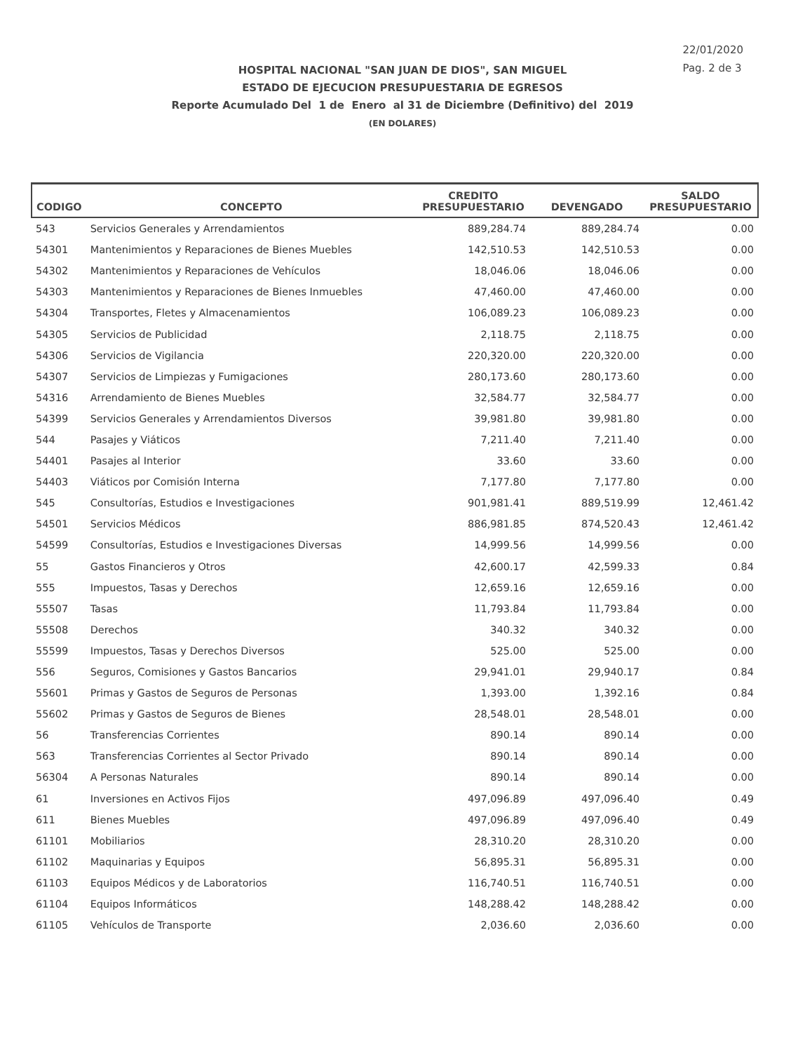22/01/2020
Pag. 2 de 3
HOSPITAL NACIONAL "SAN JUAN DE DIOS", SAN MIGUEL
ESTADO DE EJECUCION PRESUPUESTARIA DE EGRESOS
Reporte Acumulado Del 1 de Enero al 31 de Diciembre (Definitivo) del 2019
(EN DOLARES)
| CODIGO | CONCEPTO | CREDITO PRESUPUESTARIO | DEVENGADO | SALDO PRESUPUESTARIO |
| --- | --- | --- | --- | --- |
| 543 | Servicios Generales y Arrendamientos | 889,284.74 | 889,284.74 | 0.00 |
| 54301 | Mantenimientos y Reparaciones de Bienes Muebles | 142,510.53 | 142,510.53 | 0.00 |
| 54302 | Mantenimientos y Reparaciones de Vehículos | 18,046.06 | 18,046.06 | 0.00 |
| 54303 | Mantenimientos y Reparaciones de Bienes Inmuebles | 47,460.00 | 47,460.00 | 0.00 |
| 54304 | Transportes, Fletes y Almacenamientos | 106,089.23 | 106,089.23 | 0.00 |
| 54305 | Servicios de Publicidad | 2,118.75 | 2,118.75 | 0.00 |
| 54306 | Servicios de Vigilancia | 220,320.00 | 220,320.00 | 0.00 |
| 54307 | Servicios de Limpiezas y Fumigaciones | 280,173.60 | 280,173.60 | 0.00 |
| 54316 | Arrendamiento de Bienes Muebles | 32,584.77 | 32,584.77 | 0.00 |
| 54399 | Servicios Generales y Arrendamientos Diversos | 39,981.80 | 39,981.80 | 0.00 |
| 544 | Pasajes y Viáticos | 7,211.40 | 7,211.40 | 0.00 |
| 54401 | Pasajes al Interior | 33.60 | 33.60 | 0.00 |
| 54403 | Viáticos por Comisión Interna | 7,177.80 | 7,177.80 | 0.00 |
| 545 | Consultorías, Estudios e Investigaciones | 901,981.41 | 889,519.99 | 12,461.42 |
| 54501 | Servicios Médicos | 886,981.85 | 874,520.43 | 12,461.42 |
| 54599 | Consultorías, Estudios e Investigaciones Diversas | 14,999.56 | 14,999.56 | 0.00 |
| 55 | Gastos Financieros y Otros | 42,600.17 | 42,599.33 | 0.84 |
| 555 | Impuestos, Tasas y Derechos | 12,659.16 | 12,659.16 | 0.00 |
| 55507 | Tasas | 11,793.84 | 11,793.84 | 0.00 |
| 55508 | Derechos | 340.32 | 340.32 | 0.00 |
| 55599 | Impuestos, Tasas y Derechos Diversos | 525.00 | 525.00 | 0.00 |
| 556 | Seguros, Comisiones y Gastos Bancarios | 29,941.01 | 29,940.17 | 0.84 |
| 55601 | Primas y Gastos de Seguros de Personas | 1,393.00 | 1,392.16 | 0.84 |
| 55602 | Primas y Gastos de Seguros de Bienes | 28,548.01 | 28,548.01 | 0.00 |
| 56 | Transferencias Corrientes | 890.14 | 890.14 | 0.00 |
| 563 | Transferencias Corrientes al Sector Privado | 890.14 | 890.14 | 0.00 |
| 56304 | A Personas Naturales | 890.14 | 890.14 | 0.00 |
| 61 | Inversiones en Activos Fijos | 497,096.89 | 497,096.40 | 0.49 |
| 611 | Bienes Muebles | 497,096.89 | 497,096.40 | 0.49 |
| 61101 | Mobiliarios | 28,310.20 | 28,310.20 | 0.00 |
| 61102 | Maquinarias y Equipos | 56,895.31 | 56,895.31 | 0.00 |
| 61103 | Equipos Médicos y de Laboratorios | 116,740.51 | 116,740.51 | 0.00 |
| 61104 | Equipos Informáticos | 148,288.42 | 148,288.42 | 0.00 |
| 61105 | Vehículos de Transporte | 2,036.60 | 2,036.60 | 0.00 |